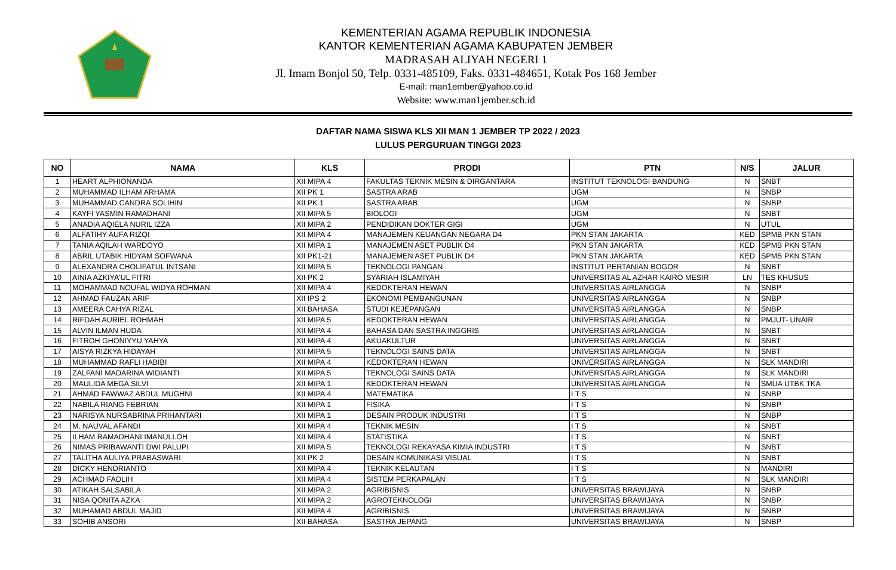KEMENTERIAN AGAMA REPUBLIK INDONESIA
KANTOR KEMENTERIAN AGAMA KABUPATEN JEMBER
MADRASAH ALIYAH NEGERI 1
Jl. Imam Bonjol 50, Telp. 0331-485109, Faks. 0331-484651, Kotak Pos 168 Jember
E-mail: man1ember@yahoo.co.id
Website: www.man1jember.sch.id
DAFTAR NAMA SISWA KLS XII MAN 1 JEMBER TP 2022 / 2023
LULUS PERGURUAN TINGGI 2023
| NO | NAMA | KLS | PRODI | PTN | N/S | JALUR |
| --- | --- | --- | --- | --- | --- | --- |
| 1 | HEART ALPHIONANDA | XII MIPA 4 | FAKULTAS TEKNIK MESIN & DIRGANTARA | INSTITUT TEKNOLOGI BANDUNG | N | SNBT |
| 2 | MUHAMMAD ILHAM ARHAMA | XII PK 1 | SASTRA ARAB | UGM | N | SNBP |
| 3 | MUHAMMAD CANDRA SOLIHIN | XII PK 1 | SASTRA ARAB | UGM | N | SNBP |
| 4 | KAYFI YASMIN RAMADHANI | XII MIPA 5 | BIOLOGI | UGM | N | SNBT |
| 5 | ANADIA AQIELA NURIL IZZA | XII MIPA 2 | PENDIDIKAN DOKTER GIGI | UGM | N | UTUL |
| 6 | ALFATIHY AUFA RIZQI | XII MIPA 4 | MANAJEMEN KEUANGAN NEGARA D4 | PKN STAN JAKARTA | KED | SPMB PKN STAN |
| 7 | TANIA AQILAH WARDOYO | XII MIPA 1 | MANAJEMEN ASET PUBLIK D4 | PKN STAN JAKARTA | KED | SPMB PKN STAN |
| 8 | ABRIL UTABIK HIDYAM SOFWANA | XII PK1-21 | MANAJEMEN ASET PUBLIK D4 | PKN STAN JAKARTA | KED | SPMB PKN STAN |
| 9 | ALEXANDRA CHOLIFATUL INTSANI | XII MIPA 5 | TEKNOLOGI PANGAN | INSTITUT PERTANIAN BOGOR | N | SNBT |
| 10 | AINIA AZKIYA'UL FITRI | XII PK 2 | SYARIAH ISLAMIYAH | UNIVERSITAS AL AZHAR KAIRO MESIR | LN | TES KHUSUS |
| 11 | MOHAMMAD NOUFAL WIDYA ROHMAN | XII MIPA 4 | KEDOKTERAN HEWAN | UNIVERSITAS AIRLANGGA | N | SNBP |
| 12 | AHMAD FAUZAN ARIF | XII IPS 2 | EKONOMI PEMBANGUNAN | UNIVERSITAS AIRLANGGA | N | SNBP |
| 13 | AMEERA CAHYA RIZAL | XII BAHASA | STUDI KEJEPANGAN | UNIVERSITAS AIRLANGGA | N | SNBP |
| 14 | RIFDAH AURIEL ROHMAH | XII MIPA 5 | KEDOKTERAN HEWAN | UNIVERSITAS AIRLANGGA | N | PMJUT- UNAIR |
| 15 | ALVIN ILMAN HUDA | XII MIPA 4 | BAHASA DAN SASTRA INGGRIS | UNIVERSITAS AIRLANGGA | N | SNBT |
| 16 | FITROH GHONIYYU YAHYA | XII MIPA 4 | AKUAKULTUR | UNIVERSITAS AIRLANGGA | N | SNBT |
| 17 | AISYA RIZKYA HIDAYAH | XII MIPA 5 | TEKNOLOGI SAINS DATA | UNIVERSITAS AIRLANGGA | N | SNBT |
| 18 | MUHAMMAD RAFLI HABIBI | XII MIPA 4 | KEDOKTERAN HEWAN | UNIVERSITAS AIRLANGGA | N | SLK MANDIRI |
| 19 | ZALFANI MADARINA WIDIANTI | XII MIPA 5 | TEKNOLOGI SAINS DATA | UNIVERSITAS AIRLANGGA | N | SLK MANDIRI |
| 20 | MAULIDA MEGA SILVI | XII MIPA 1 | KEDOKTERAN HEWAN | UNIVERSITAS AIRLANGGA | N | SMUA UTBK TKA |
| 21 | AHMAD FAWWAZ ABDUL MUGHNI | XII MIPA 4 | MATEMATIKA | I T S | N | SNBP |
| 22 | NABILA RIANG FEBRIAN | XII MIPA 1 | FISIKA | I T S | N | SNBP |
| 23 | NARISYA NURSABRINA PRIHANTARI | XII MIPA 1 | DESAIN PRODUK INDUSTRI | I T S | N | SNBP |
| 24 | M. NAUVAL AFANDI | XII MIPA 4 | TEKNIK MESIN | I T S | N | SNBT |
| 25 | ILHAM RAMADHANI IMANULLOH | XII MIPA 4 | STATISTIKA | I T S | N | SNBT |
| 26 | NIMAS PRIBAWANTI DWI PALUPI | XII MIPA 5 | TEKNOLOGI REKAYASA KIMIA INDUSTRI | I T S | N | SNBT |
| 27 | TALITHA AULIYA PRABASWARI | XII PK 2 | DESAIN KOMUNIKASI VISUAL | I T S | N | SNBT |
| 28 | DICKY HENDRIANTO | XII MIPA 4 | TEKNIK KELAUTAN | I T S | N | MANDIRI |
| 29 | ACHMAD FADLIH | XII MIPA 4 | SISTEM PERKAPALAN | I T S | N | SLK MANDIRI |
| 30 | ATIKAH SALSABILA | XII MIPA 2 | AGRIBISNIS | UNIVERSITAS BRAWIJAYA | N | SNBP |
| 31 | NISA QONITA AZKA | XII MIPA 2 | AGROTEKNOLOGI | UNIVERSITAS BRAWIJAYA | N | SNBP |
| 32 | MUHAMAD ABDUL MAJID | XII MIPA 4 | AGRIBISNIS | UNIVERSITAS BRAWIJAYA | N | SNBP |
| 33 | SOHIB ANSORI | XII BAHASA | SASTRA JEPANG | UNIVERSITAS BRAWIJAYA | N | SNBP |